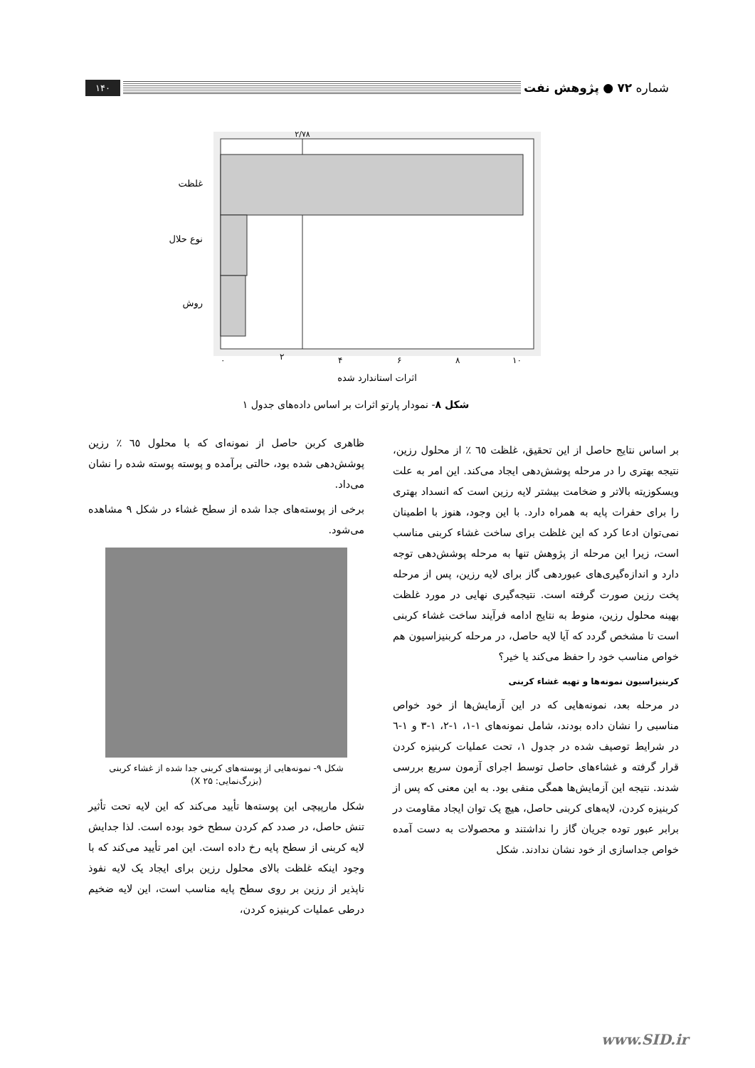شماره ۷۲ ● پژوهش نفت
۱۴۰
۲/۷۸
غلظت
نوع حلال
روش
۰
۲
۴
۶
۸
۱۰
اثرات استاندارد شده
شکل ۸- نمودار پارتو اثرات بر اساس داده‌های جدول ۱
بر اساس نتایج حاصل از این تحقیق، غلظت ٦٥ ٪ از محلول رزین، نتیجه بهتری را در مرحله پوشش‌دهی ایجاد می‌کند. این امر به علت ویسکوزیته بالاتر و ضخامت بیشتر لایه رزین است که انسداد بهتری را برای حفرات پایه به همراه دارد. با این وجود، هنوز با اطمینان نمی‌توان ادعا کرد که این غلظت برای ساخت غشاء کربنی مناسب است، زیرا این مرحله از پژوهش تنها به مرحله پوشش‌دهی توجه دارد و اندازه‌گیری‌های عبوردهی گاز برای لایه رزین، پس از مرحله پخت رزین صورت گرفته است. نتیجه‌گیری نهایی در مورد غلظت بهینه محلول رزین، منوط به نتایج ادامه فرآیند ساخت غشاء کربنی است تا مشخص گردد که آیا لایه حاصل، در مرحله کربنیزاسیون هم خواص مناسب خود را حفظ می‌کند یا خیر؟
کربنیزاسیون نمونه‌ها و تهیه غشاء کربنی
در مرحله بعد، نمونه‌هایی که در این آزمایش‌ها از خود خواص مناسبی را نشان داده بودند، شامل نمونه‌های ۱-۱، ۱-۲، ۱-۳ و ۱-٦ در شرایط توصیف شده در جدول ۱، تحت عملیات کربنیزه کردن قرار گرفته و غشاءهای حاصل توسط اجرای آزمون سریع بررسی شدند. نتیجه این آزمایش‌ها همگی منفی بود. به این معنی که پس از کربنیزه کردن، لایه‌های کربنی حاصل، هیچ یک توان ایجاد مقاومت در برابر عبور توده جریان گاز را نداشتند و محصولات به دست آمده خواص جداسازی از خود نشان ندادند. شکل
ظاهری کربن حاصل از نمونه‌ای که با محلول ٦٥ ٪ رزین پوشش‌دهی شده بود، حالتی برآمده و پوسته پوسته شده را نشان می‌داد.
برخی از پوسته‌های جدا شده از سطح غشاء در شکل ۹ مشاهده می‌شود.
شکل ۹- نمونه‌هایی از پوسته‌های کربنی جدا شده از غشاء کربنی
(بزرگ‌نمایی: X ۲۵)
شکل مارپیچی این پوسته‌ها تأیید می‌کند که این لایه تحت تأثیر تنش حاصل، در صدد کم کردن سطح خود بوده است. لذا جدایش لایه کربنی از سطح پایه رخ داده است. این امر تأیید می‌کند که با وجود اینکه غلظت بالای محلول رزین برای ایجاد یک لایه نفوذ ناپذیر از رزین بر روی سطح پایه مناسب است، این لایه ضخیم درطی عملیات کربنیزه کردن،
www.SID.ir